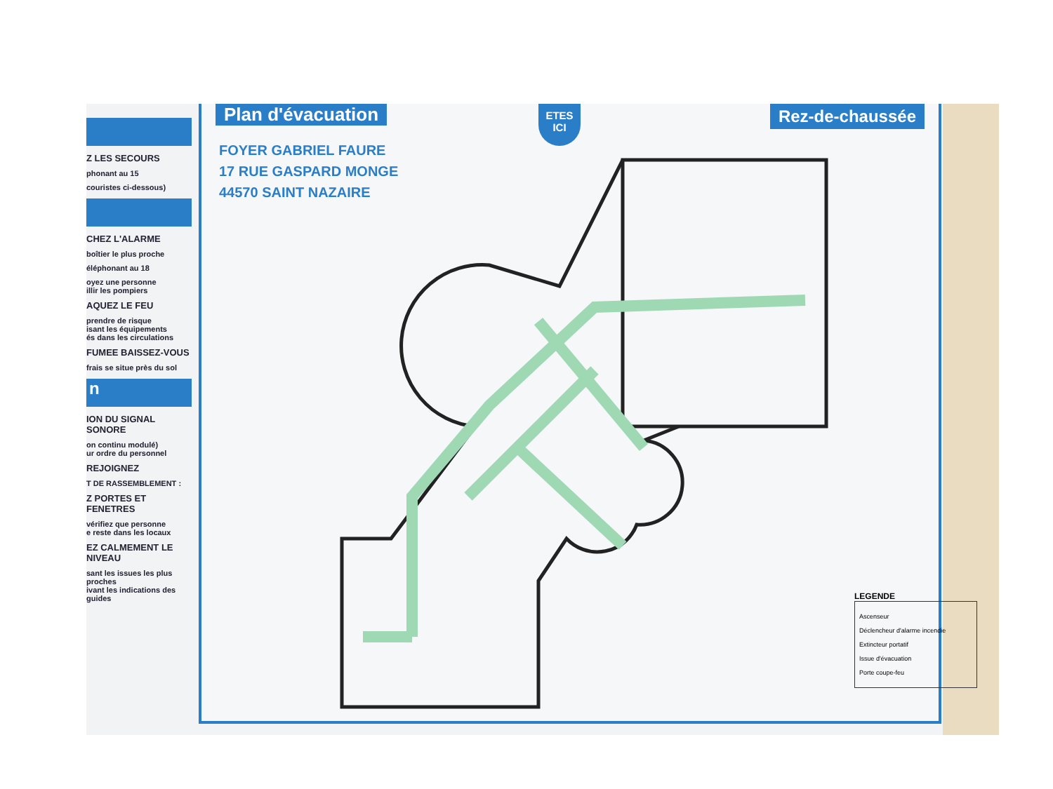Z LES SECOURS
phonant au 15
couristes ci-dessous)
CHEZ L'ALARME
boîtier le plus proche
éléphonant au 18
oyez une personne
illir les pompiers
AQUEZ LE FEU
prendre de risque
isant les équipements
és dans les circulations
FUMEE BAISSEZ-VOUS
frais se situe près du sol
n
ION DU SIGNAL SONORE
on continu modulé)
ur ordre du personnel
REJOIGNEZ
T DE RASSEMBLEMENT :
Z PORTES ET FENETRES
vérifiez que personne
e reste dans les locaux
EZ CALMEMENT LE NIVEAU
sant les issues les plus proches
ivant les indications des guides
Plan d'évacuation
Rez-de-chaussée
ETES
ICI
FOYER GABRIEL FAURE
17 RUE GASPARD MONGE
44570 SAINT NAZAIRE
LEGENDE
Ascenseur
Déclencheur d'alarme incendie
Extincteur portatif
Issue d'évacuation
Porte coupe-feu